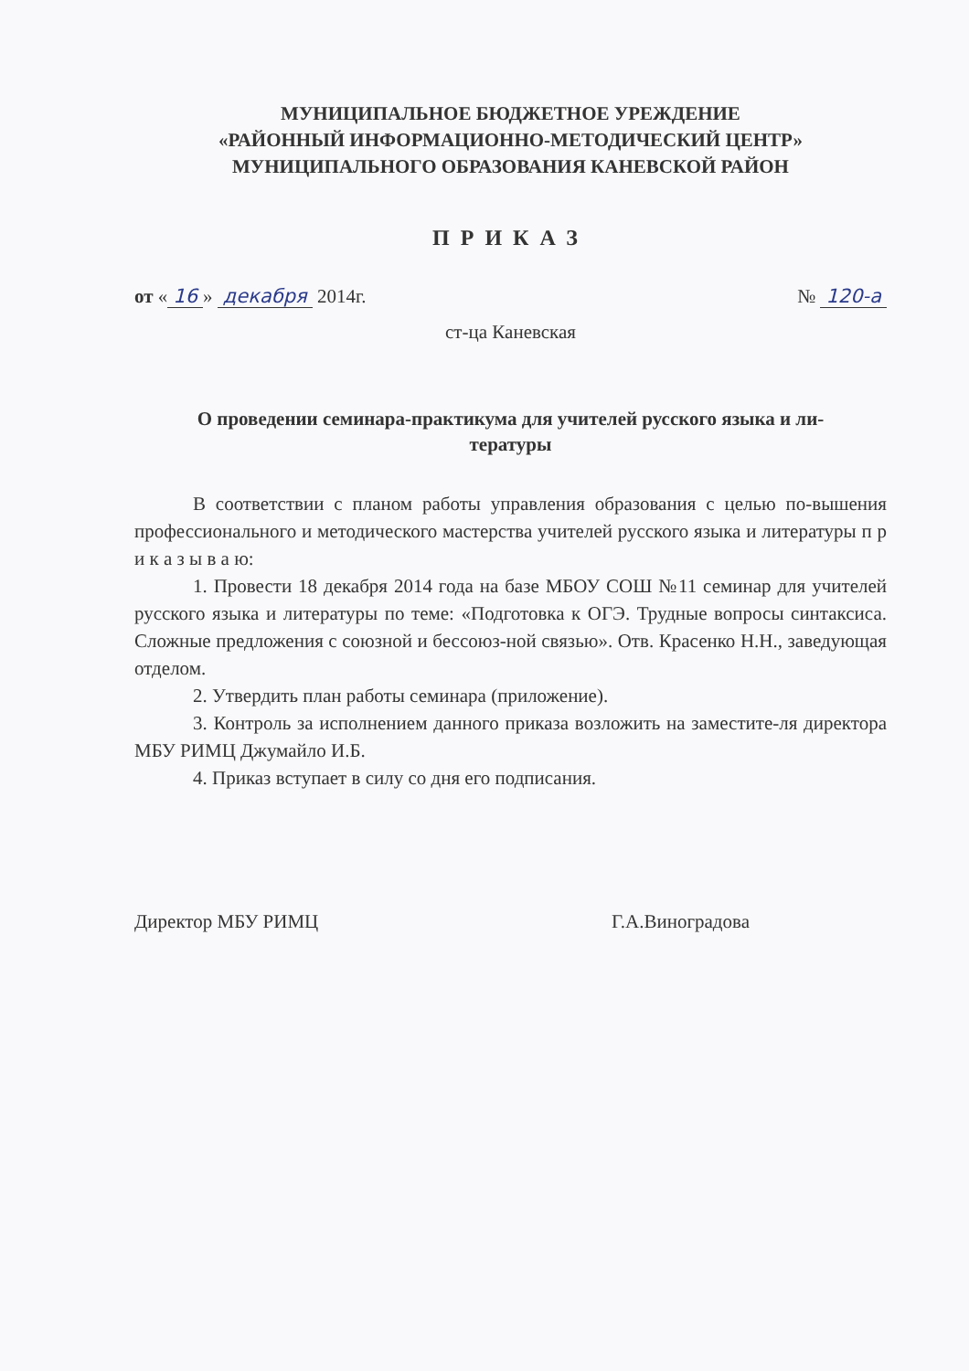МУНИЦИПАЛЬНОЕ БЮДЖЕТНОЕ УРЕЖДЕНИЕ
«РАЙОННЫЙ ИНФОРМАЦИОННО-МЕТОДИЧЕСКИЙ ЦЕНТР»
МУНИЦИПАЛЬНОГО ОБРАЗОВАНИЯ КАНЕВСКОЙ РАЙОН
ПРИКАЗ
от « 16 » декабря 2014г. № 120-а
ст-ца Каневская
О проведении семинара-практикума для учителей русского языка и ли-
тературы
В соответствии с планом работы управления образования с целью по-вышения профессионального и методического мастерства учителей русского языка и литературы п р и к а з ы в а ю:
1. Провести 18 декабря 2014 года на базе МБОУ СОШ №11 семинар для учителей русского языка и литературы по теме: «Подготовка к ОГЭ. Трудные вопросы синтаксиса. Сложные предложения с союзной и бессоюз-ной связью». Отв. Красенко Н.Н., заведующая отделом.
2. Утвердить план работы семинара (приложение).
3. Контроль за исполнением данного приказа возложить на заместите-ля директора МБУ РИМЦ Джумайло И.Б.
4. Приказ вступает в силу со дня его подписания.
Директор МБУ РИМЦ Г.А.Виноградова